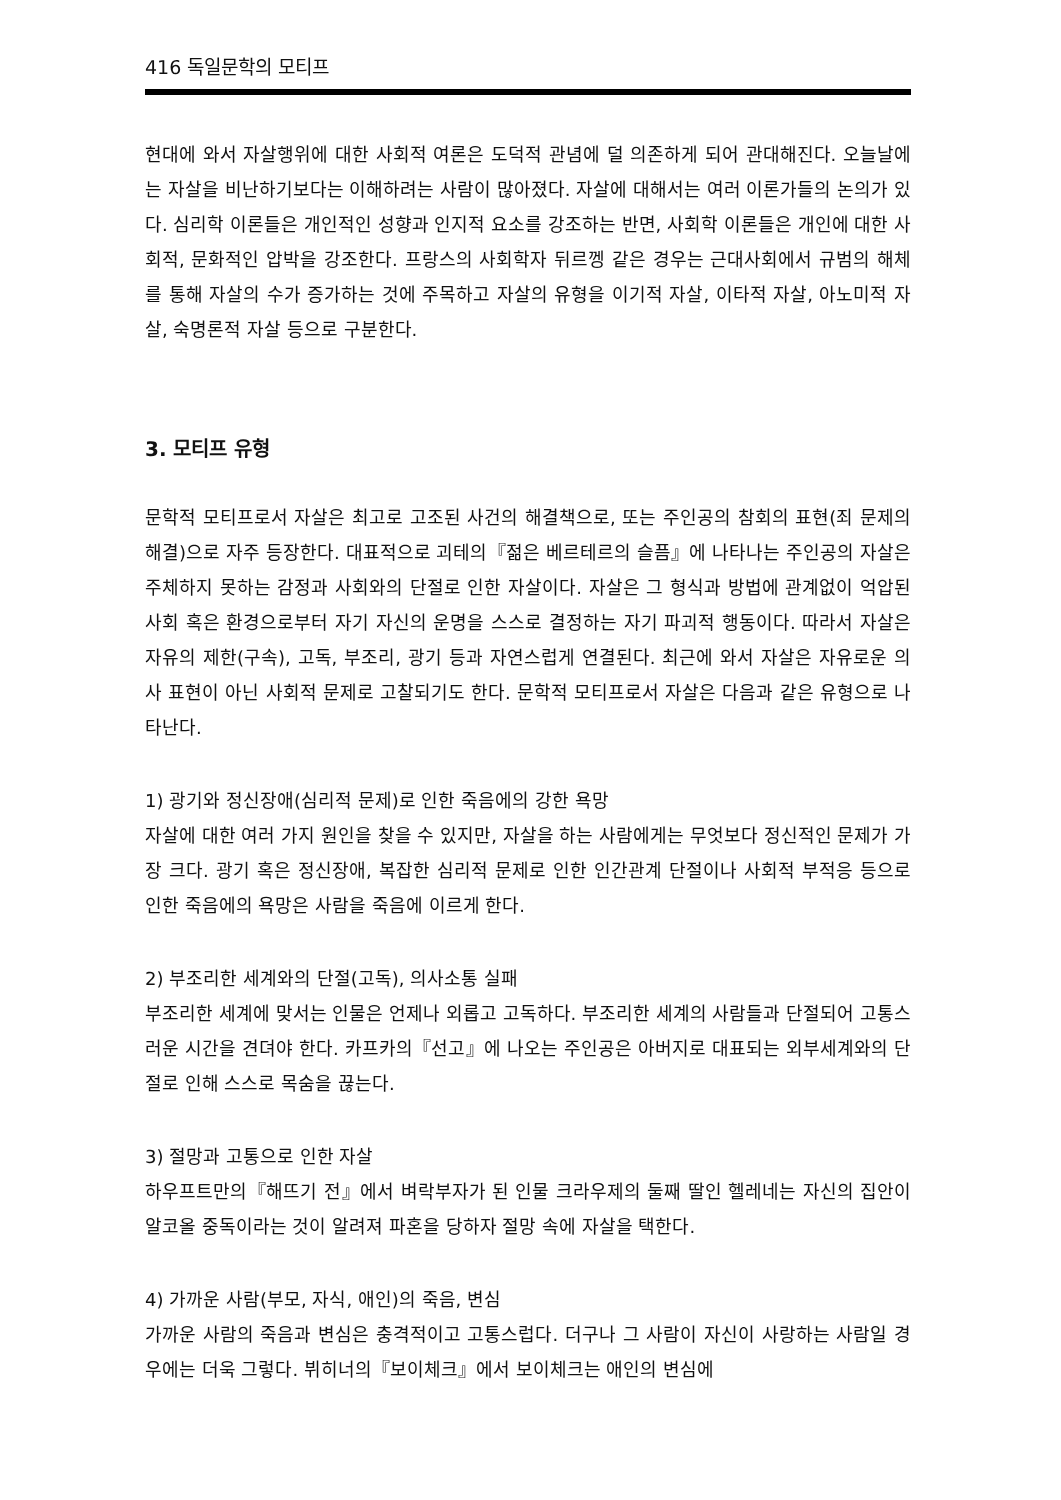416 독일문학의 모티프
현대에 와서 자살행위에 대한 사회적 여론은 도덕적 관념에 덜 의존하게 되어 관대해진다. 오늘날에는 자살을 비난하기보다는 이해하려는 사람이 많아졌다. 자살에 대해서는 여러 이론가들의 논의가 있다. 심리학 이론들은 개인적인 성향과 인지적 요소를 강조하는 반면, 사회학 이론들은 개인에 대한 사회적, 문화적인 압박을 강조한다. 프랑스의 사회학자 뒤르껭 같은 경우는 근대사회에서 규범의 해체를 통해 자살의 수가 증가하는 것에 주목하고 자살의 유형을 이기적 자살, 이타적 자살, 아노미적 자살, 숙명론적 자살 등으로 구분한다.
3. 모티프 유형
문학적 모티프로서 자살은 최고로 고조된 사건의 해결책으로, 또는 주인공의 참회의 표현(죄 문제의 해결)으로 자주 등장한다. 대표적으로 괴테의『젊은 베르테르의 슬픔』에 나타나는 주인공의 자살은 주체하지 못하는 감정과 사회와의 단절로 인한 자살이다. 자살은 그 형식과 방법에 관계없이 억압된 사회 혹은 환경으로부터 자기 자신의 운명을 스스로 결정하는 자기 파괴적 행동이다. 따라서 자살은 자유의 제한(구속), 고독, 부조리, 광기 등과 자연스럽게 연결된다. 최근에 와서 자살은 자유로운 의사 표현이 아닌 사회적 문제로 고찰되기도 한다. 문학적 모티프로서 자살은 다음과 같은 유형으로 나타난다.
1) 광기와 정신장애(심리적 문제)로 인한 죽음에의 강한 욕망
자살에 대한 여러 가지 원인을 찾을 수 있지만, 자살을 하는 사람에게는 무엇보다 정신적인 문제가 가장 크다. 광기 혹은 정신장애, 복잡한 심리적 문제로 인한 인간관계 단절이나 사회적 부적응 등으로 인한 죽음에의 욕망은 사람을 죽음에 이르게 한다.
2) 부조리한 세계와의 단절(고독), 의사소통 실패
부조리한 세계에 맞서는 인물은 언제나 외롭고 고독하다. 부조리한 세계의 사람들과 단절되어 고통스러운 시간을 견뎌야 한다. 카프카의『선고』에 나오는 주인공은 아버지로 대표되는 외부세계와의 단절로 인해 스스로 목숨을 끊는다.
3) 절망과 고통으로 인한 자살
하우프트만의『해뜨기 전』에서 벼락부자가 된 인물 크라우제의 둘째 딸인 헬레네는 자신의 집안이 알코올 중독이라는 것이 알려져 파혼을 당하자 절망 속에 자살을 택한다.
4) 가까운 사람(부모, 자식, 애인)의 죽음, 변심
가까운 사람의 죽음과 변심은 충격적이고 고통스럽다. 더구나 그 사람이 자신이 사랑하는 사람일 경우에는 더욱 그렇다. 뷔히너의『보이체크』에서 보이체크는 애인의 변심에